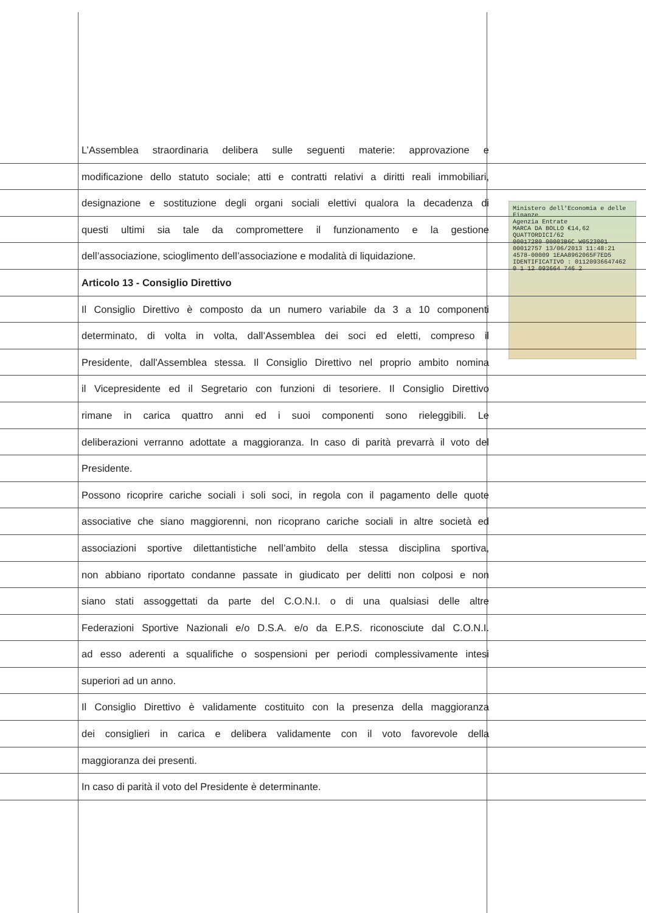Ministero dell'Economia e delle Finanze
Agenzia Entrate
MARCA DA BOLLO €14,62 QUATTORDICI/62
00017280 00003B6C W0523001
00012757 13/06/2013 11:48:21
4578-00009 1EAA8962065F7ED5
IDENTIFICATIVO : 01120936647462
0 1 12 093664 746 2
L’Assemblea straordinaria delibera sulle seguenti materie: approvazione e
modificazione dello statuto sociale; atti e contratti relativi a diritti reali immobiliari,
designazione e sostituzione degli organi sociali elettivi qualora la decadenza di
questi ultimi sia tale da compromettere il funzionamento e la gestione
dell’associazione, scioglimento dell’associazione e modalità di liquidazione.
Articolo 13 - Consiglio Direttivo
Il Consiglio Direttivo è composto da un numero variabile da 3 a 10 componenti
determinato, di volta in volta, dall’Assemblea dei soci ed eletti, compreso il
Presidente, dall'Assemblea stessa. Il Consiglio Direttivo nel proprio ambito nomina
il Vicepresidente ed il Segretario con funzioni di tesoriere. Il Consiglio Direttivo
rimane in carica quattro anni ed i suoi componenti sono rieleggibili. Le
deliberazioni verranno adottate a maggioranza. In caso di parità prevarrà il voto del
Presidente.
Possono ricoprire cariche sociali i soli soci, in regola con il pagamento delle quote
associative che siano maggiorenni, non ricoprano cariche sociali in altre società ed
associazioni sportive dilettantistiche nell’ambito della stessa disciplina sportiva,
non abbiano riportato condanne passate in giudicato per delitti non colposi e non
siano stati assoggettati da parte del C.O.N.I. o di una qualsiasi delle altre
Federazioni Sportive Nazionali e/o D.S.A. e/o da E.P.S. riconosciute dal C.O.N.I.
ad esso aderenti a squalifiche o sospensioni per periodi complessivamente intesi
superiori ad un anno.
Il Consiglio Direttivo è validamente costituito con la presenza della maggioranza
dei consiglieri in carica e delibera validamente con il voto favorevole della
maggioranza dei presenti.
In caso di parità il voto del Presidente è determinante.